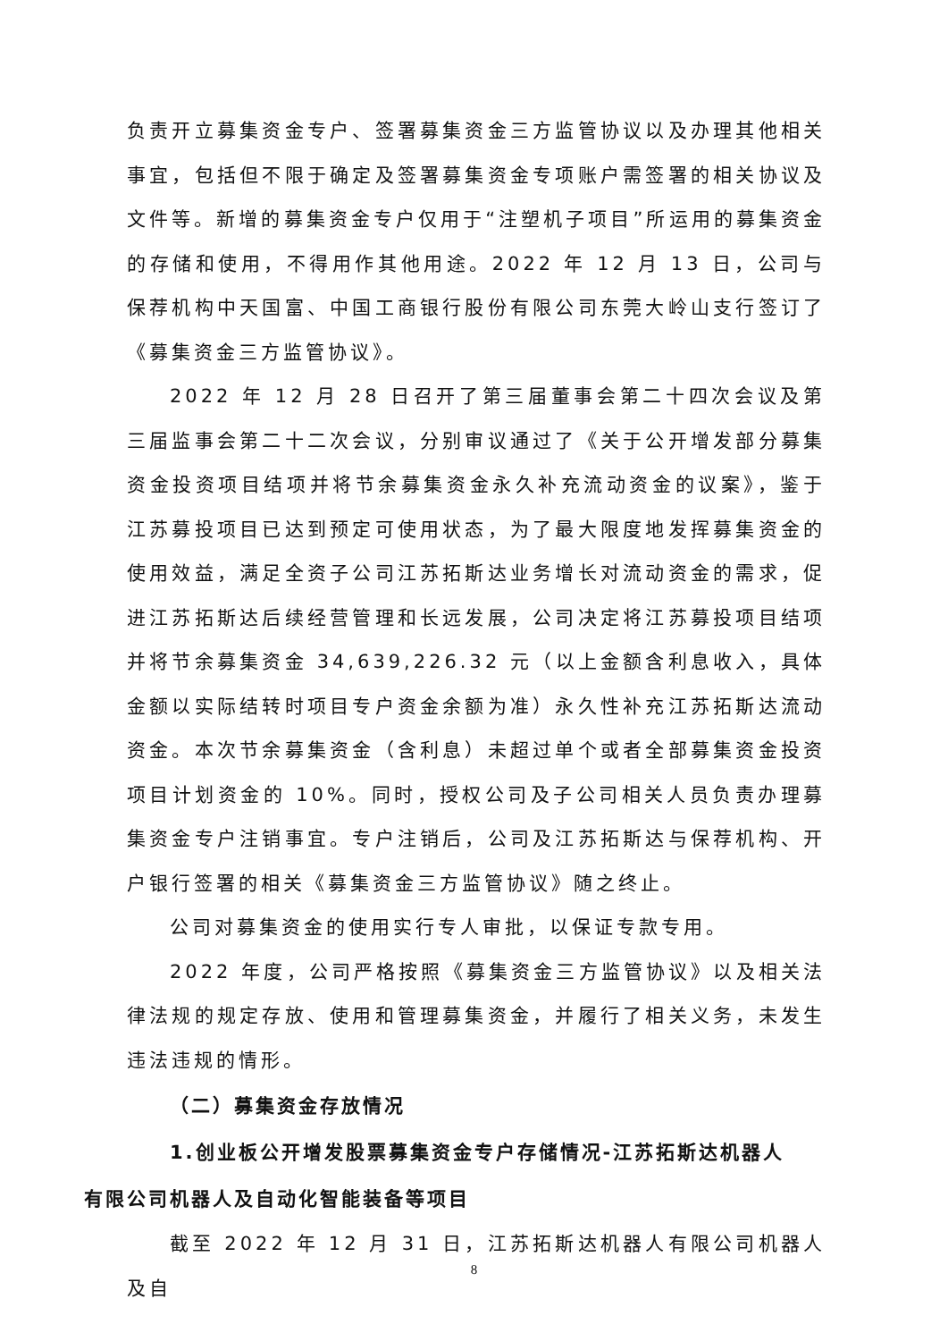负责开立募集资金专户、签署募集资金三方监管协议以及办理其他相关事宜，包括但不限于确定及签署募集资金专项账户需签署的相关协议及文件等。新增的募集资金专户仅用于“注塑机子项目”所运用的募集资金的存储和使用，不得用作其他用途。2022 年 12 月 13 日，公司与保荐机构中天国富、中国工商银行股份有限公司东莞大岭山支行签订了《募集资金三方监管协议》。
2022 年 12 月 28 日召开了第三届董事会第二十四次会议及第三届监事会第二十二次会议，分别审议通过了《关于公开增发部分募集资金投资项目结项并将节余募集资金永久补充流动资金的议案》，鉴于江苏募投项目已达到预定可使用状态，为了最大限度地发挥募集资金的使用效益，满足全资子公司江苏拓斯达业务增长对流动资金的需求，促进江苏拓斯达后续经营管理和长远发展，公司决定将江苏募投项目结项并将节余募集资金 34,639,226.32 元（以上金额含利息收入，具体金额以实际结转时项目专户资金余额为准）永久性补充江苏拓斯达流动资金。本次节余募集资金（含利息）未超过单个或者全部募集资金投资项目计划资金的 10%。同时，授权公司及子公司相关人员负责办理募集资金专户注销事宜。专户注销后，公司及江苏拓斯达与保荐机构、开户银行签署的相关《募集资金三方监管协议》随之终止。
公司对募集资金的使用实行专人审批，以保证专款专用。
2022 年度，公司严格按照《募集资金三方监管协议》以及相关法律法规的规定存放、使用和管理募集资金，并履行了相关义务，未发生违法违规的情形。
（二）募集资金存放情况
1.创业板公开增发股票募集资金专户存储情况-江苏拓斯达机器人
有限公司机器人及自动化智能装备等项目
截至 2022 年 12 月 31 日，江苏拓斯达机器人有限公司机器人及自
8